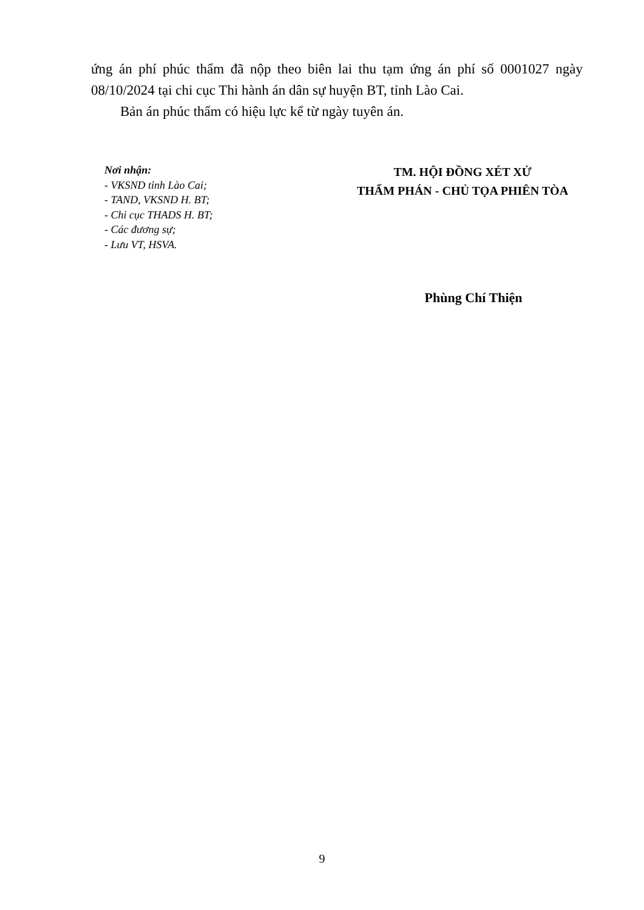ứng án phí phúc thẩm đã nộp theo biên lai thu tạm ứng án phí số 0001027 ngày 08/10/2024 tại chi cục Thi hành án dân sự huyện BT, tỉnh Lào Cai.
Bản án phúc thẩm có hiệu lực kể từ ngày tuyên án.
Nơi nhận:
- VKSND tỉnh Lào Cai;
- TAND, VKSND H. BT;
- Chi cục THADS H. BT;
- Các đương sự;
- Lưu VT, HSVA.
TM. HỘI ĐỒNG XÉT XỬ
THẨM PHÁN - CHỦ TỌA PHIÊN TÒA
Phùng Chí Thiện
9